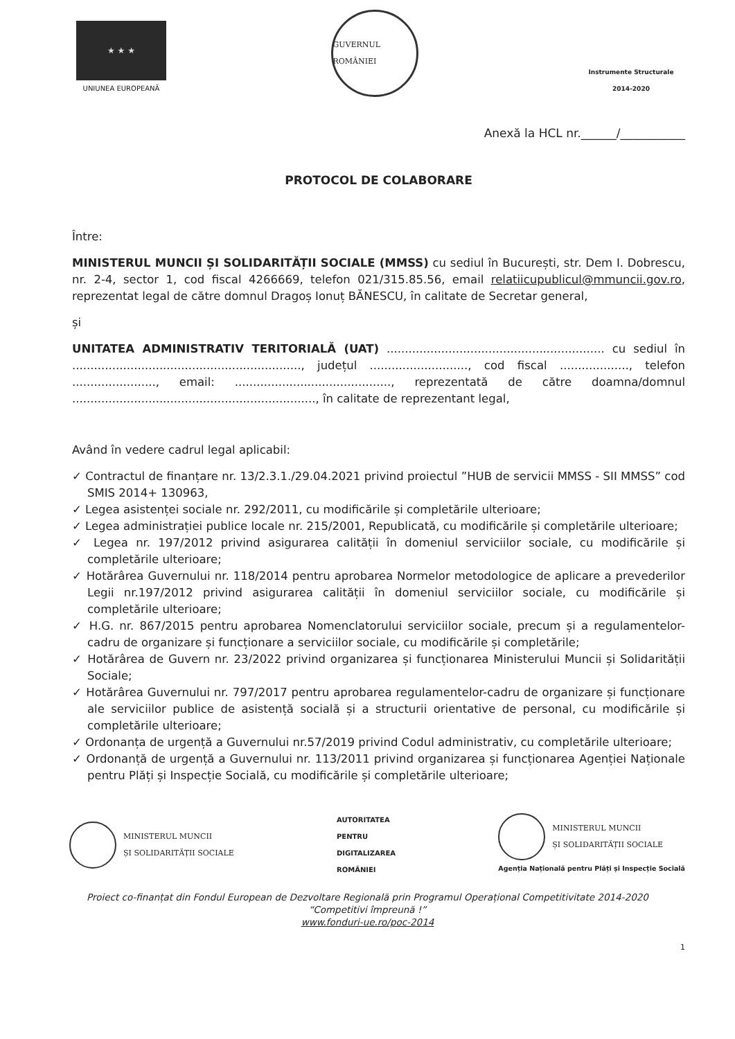★ ★ ★
UNIUNEA EUROPEANĂ
GUVERNUL ROMÂNIEI
Instrumente Structurale
2014-2020
Anexă la HCL nr.______/___________
PROTOCOL DE COLABORARE
Între:
MINISTERUL MUNCII ȘI SOLIDARITĂȚII SOCIALE (MMSS) cu sediul în București, str. Dem I. Dobrescu, nr. 2-4, sector 1, cod fiscal 4266669, telefon 021/315.85.56, email relatiicupublicul@mmuncii.gov.ro, reprezentat legal de către domnul Dragoș Ionuț BĂNESCU, în calitate de Secretar general,
și
UNITATEA ADMINISTRATIV TERITORIALĂ (UAT) ............................................................ cu sediul în ..............................................................., județul ..........................., cod fiscal ..................., telefon ......................., email: ..........................................., reprezentată de către doamna/domnul ..................................................................., în calitate de reprezentant legal,
Având în vedere cadrul legal aplicabil:
✓ Contractul de finanțare nr. 13/2.3.1./29.04.2021 privind proiectul ”HUB de servicii MMSS - SII MMSS” cod SMIS 2014+ 130963,
✓ Legea asistenței sociale nr. 292/2011, cu modificările și completările ulterioare;
✓ Legea administrației publice locale nr. 215/2001, Republicată, cu modificările și completările ulterioare;
✓ Legea nr. 197/2012 privind asigurarea calității în domeniul serviciilor sociale, cu modificările și completările ulterioare;
✓ Hotărârea Guvernului nr. 118/2014 pentru aprobarea Normelor metodologice de aplicare a prevederilor Legii nr.197/2012 privind asigurarea calității în domeniul serviciilor sociale, cu modificările și completările ulterioare;
✓ H.G. nr. 867/2015 pentru aprobarea Nomenclatorului serviciilor sociale, precum și a regulamentelor-cadru de organizare și funcționare a serviciilor sociale, cu modificările și completările;
✓ Hotărârea de Guvern nr. 23/2022 privind organizarea și funcționarea Ministerului Muncii și Solidarității Sociale;
✓ Hotărârea Guvernului nr. 797/2017 pentru aprobarea regulamentelor-cadru de organizare și funcționare ale serviciilor publice de asistență socială și a structurii orientative de personal, cu modificările și completările ulterioare;
✓ Ordonanța de urgență a Guvernului nr.57/2019 privind Codul administrativ, cu completările ulterioare;
✓ Ordonanță de urgență a Guvernului nr. 113/2011 privind organizarea și funcționarea Agenției Naționale pentru Plăți și Inspecție Socială, cu modificările și completările ulterioare;
MINISTERUL MUNCII
ȘI SOLIDARITĂȚII SOCIALE
AUTORITATEA
PENTRU
DIGITALIZAREA
ROMÂNIEI
MINISTERUL MUNCII
ȘI SOLIDARITĂȚII SOCIALE
Agenția Națională pentru Plăți și Inspecție Socială
Proiect co-finanțat din Fondul European de Dezvoltare Regională prin Programul Operațional Competitivitate 2014-2020
“Competitivi împreună !”
www.fonduri-ue.ro/poc-2014
1